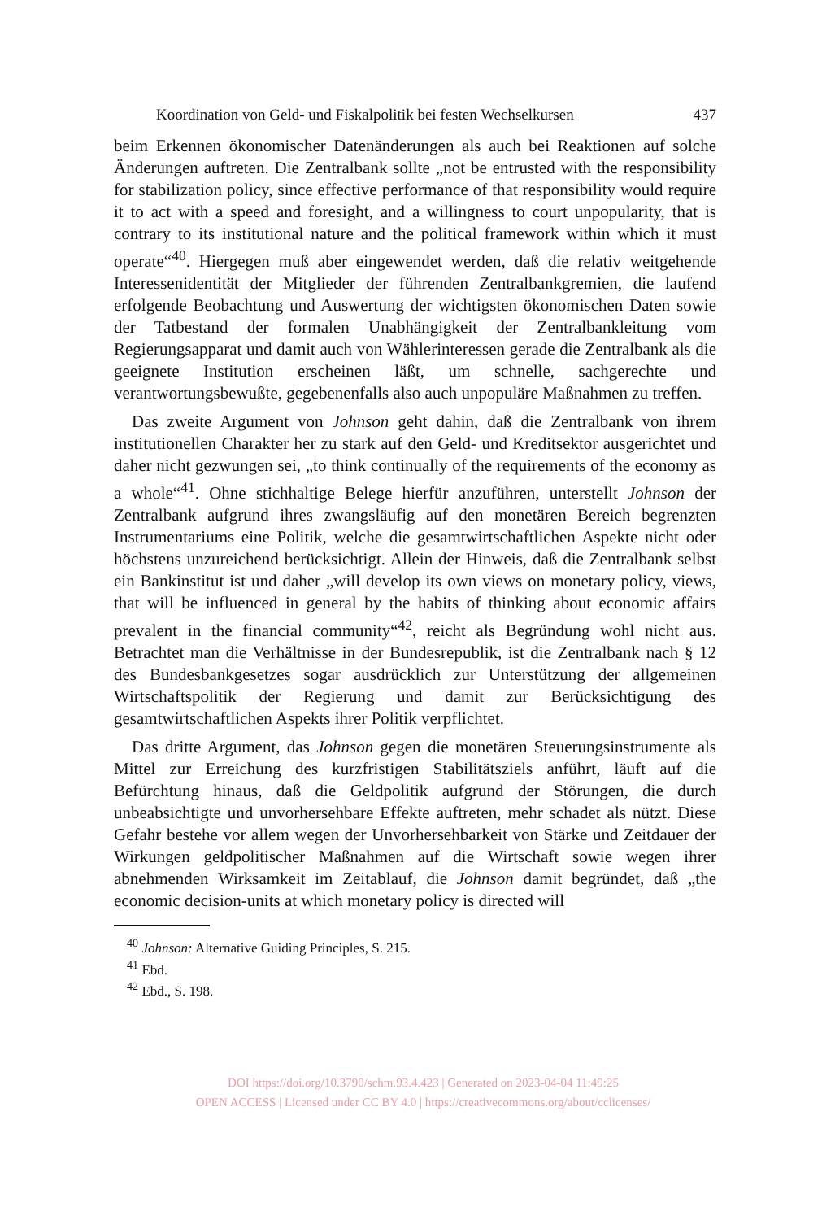Koordination von Geld- und Fiskalpolitik bei festen Wechselkursen 437
beim Erkennen ökonomischer Datenänderungen als auch bei Reaktionen auf solche Änderungen auftreten. Die Zentralbank sollte „not be entrusted with the responsibility for stabilization policy, since effective performance of that responsibility would require it to act with a speed and foresight, and a willingness to court unpopularity, that is contrary to its institutional nature and the political framework within which it must operate“<sup>40</sup>. Hiergegen muß aber eingewendet werden, daß die relativ weitgehende Interessenidentität der Mitglieder der führenden Zentralbankgremien, die laufend erfolgende Beobachtung und Auswertung der wichtigsten ökonomischen Daten sowie der Tatbestand der formalen Unabhängigkeit der Zentralbankleitung vom Regierungsapparat und damit auch von Wählerinteressen gerade die Zentralbank als die geeignete Institution erscheinen läßt, um schnelle, sachgerechte und verantwortungsbewußte, gegebenenfalls also auch unpopuläre Maßnahmen zu treffen.
Das zweite Argument von Johnson geht dahin, daß die Zentralbank von ihrem institutionellen Charakter her zu stark auf den Geld- und Kreditsektor ausgerichtet und daher nicht gezwungen sei, „to think continually of the requirements of the economy as a whole“<sup>41</sup>. Ohne stichhaltige Belege hierfür anzuführen, unterstellt Johnson der Zentralbank aufgrund ihres zwangsläufig auf den monetären Bereich begrenzten Instrumentariums eine Politik, welche die gesamtwirtschaftlichen Aspekte nicht oder höchstens unzureichend berücksichtigt. Allein der Hinweis, daß die Zentralbank selbst ein Bankinstitut ist und daher „will develop its own views on monetary policy, views, that will be influenced in general by the habits of thinking about economic affairs prevalent in the financial community“<sup>42</sup>, reicht als Begründung wohl nicht aus. Betrachtet man die Verhältnisse in der Bundesrepublik, ist die Zentralbank nach § 12 des Bundesbankgesetzes sogar ausdrücklich zur Unterstützung der allgemeinen Wirtschaftspolitik der Regierung und damit zur Berücksichtigung des gesamtwirtschaftlichen Aspekts ihrer Politik verpflichtet.
Das dritte Argument, das Johnson gegen die monetären Steuerungsinstrumente als Mittel zur Erreichung des kurzfristigen Stabilitätsziels anführt, läuft auf die Befürchtung hinaus, daß die Geldpolitik aufgrund der Störungen, die durch unbeabsichtigte und unvorhersehbare Effekte auftreten, mehr schadet als nützt. Diese Gefahr bestehe vor allem wegen der Unvorhersehbarkeit von Stärke und Zeitdauer der Wirkungen geldpolitischer Maßnahmen auf die Wirtschaft sowie wegen ihrer abnehmenden Wirksamkeit im Zeitablauf, die Johnson damit begründet, daß „the economic decision-units at which monetary policy is directed will
<sup>40</sup> Johnson: Alternative Guiding Principles, S. 215.
<sup>41</sup> Ebd.
<sup>42</sup> Ebd., S. 198.
DOI https://doi.org/10.3790/schm.93.4.423 | Generated on 2023-04-04 11:49:25
OPEN ACCESS | Licensed under CC BY 4.0 | https://creativecommons.org/about/cclicenses/